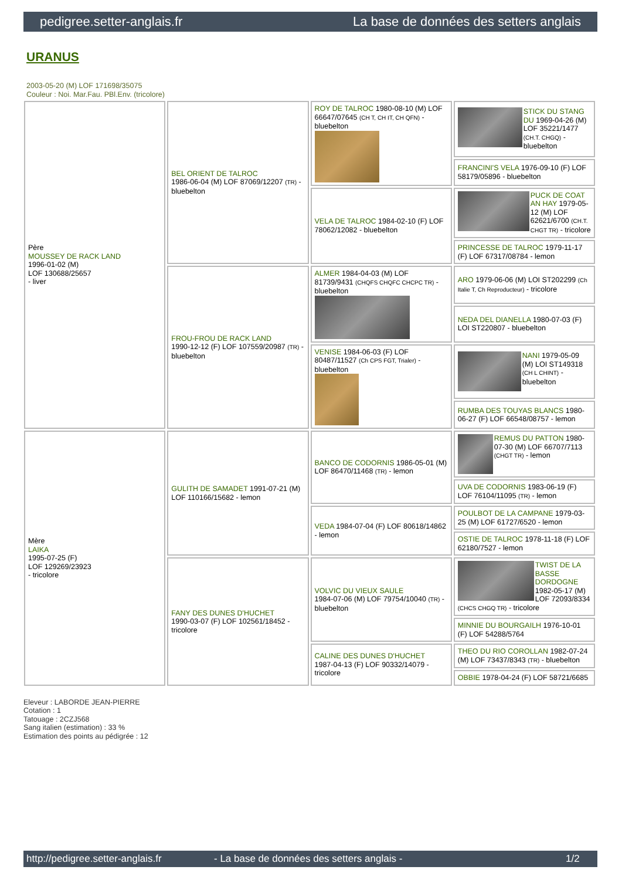pedigree.setter-anglais.fr La base de données des setters anglais
URANUS
2003-05-20 (M) LOF 171698/35075
Couleur : Noi. Mar.Fau. PBl.Env. (tricolore)
| Père MOUSSEY DE RACK LAND 1996-01-02 (M) LOF 130688/25657 - liver | BEL ORIENT DE TALROC 1986-06-04 (M) LOF 87069/12207 (TR) - bluebelton | ROY DE TALROC 1980-08-10 (M) LOF 66647/07645 (CH T, CH IT, CH QFN) - bluebelton | STICK DU STANG DU 1969-04-26 (M) LOF 35221/1477 (CH.T. CHGQ) - bluebelton |
| | | | FRANCINI'S VELA 1976-09-10 (F) LOF 58179/05896 - bluebelton |
| | | VELA DE TALROC 1984-02-10 (F) LOF 78062/12082 - bluebelton | PUCK DE COAT AN HAY 1979-05-12 (M) LOF 62621/6700 (CH.T. CHGT TR) - tricolore |
| | | | PRINCESSE DE TALROC 1979-11-17 (F) LOF 67317/08784 - lemon |
| | FROU-FROU DE RACK LAND 1990-12-12 (F) LOF 107559/20987 (TR) - bluebelton | ALMER 1984-04-03 (M) LOF 81739/9431 (CHQFS CHQFC CHCPC TR) - bluebelton | ARO 1979-06-06 (M) LOI ST202299 (Ch Italie T, Ch Reproducteur) - tricolore |
| | | | NEDA DEL DIANELLA 1980-07-03 (F) LOI ST220807 - bluebelton |
| | | VENISE 1984-06-03 (F) LOF 80487/11527 (Ch CPS FGT, Trialer) - bluebelton | NANI 1979-05-09 (M) LOI ST149318 (CH L CHINT) - bluebelton |
| | | | RUMBA DES TOUYAS BLANCS 1980-06-27 (F) LOF 66548/08757 - lemon |
| Mère LAIKA 1995-07-25 (F) LOF 129269/23923 - tricolore | GULITH DE SAMADET 1991-07-21 (M) LOF 110166/15682 - lemon | BANCO DE CODORNIS 1986-05-01 (M) LOF 86470/11468 (TR) - lemon | REMUS DU PATTON 1980-07-30 (M) LOF 66707/7113 (CHGT TR) - lemon |
| | | | UVA DE CODORNIS 1983-06-19 (F) LOF 76104/11095 (TR) - lemon |
| | | VEDA 1984-07-04 (F) LOF 80618/14862 - lemon | POULBOT DE LA CAMPANE 1979-03-25 (M) LOF 61727/6520 - lemon |
| | | | OSTIE DE TALROC 1978-11-18 (F) LOF 62180/7527 - lemon |
| | FANY DES DUNES D'HUCHET 1990-03-07 (F) LOF 102561/18452 - tricolore | VOLVIC DU VIEUX SAULE 1984-07-06 (M) LOF 79754/10040 (TR) - bluebelton | TWIST DE LA BASSE DORDOGNE 1982-05-17 (M) LOF 72093/8334 (CHCS CHGQ TR) - tricolore |
| | | | MINNIE DU BOURGAILH 1976-10-01 (F) LOF 54288/5764 |
| | | CALINE DES DUNES D'HUCHET 1987-04-13 (F) LOF 90332/14079 - tricolore | THEO DU RIO COROLLAN 1982-07-24 (M) LOF 73437/8343 (TR) - bluebelton |
| | | | OBBIE 1978-04-24 (F) LOF 58721/6685 |
Eleveur : LABORDE JEAN-PIERRE
Cotation : 1
Tatouage : 2CZJ568
Sang italien (estimation) : 33 %
Estimation des points au pédigrée : 12
http://pedigree.setter-anglais.fr - La base de données des setters anglais - 1/2